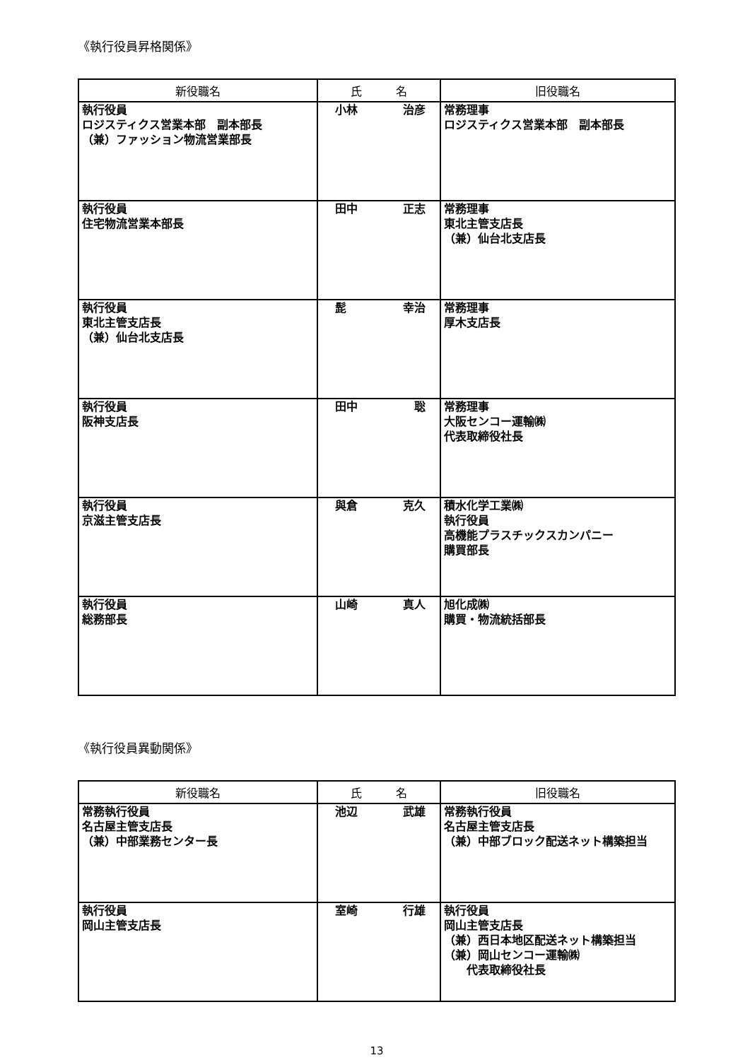《執行役員昇格関係》
| 新役職名 | 氏 名 | 旧役職名 |
| --- | --- | --- |
| 執行役員 ロジスティクス営業本部 副本部長 （兼）ファッション物流営業部長 | 小林 治彦 | 常務理事 ロジスティクス営業本部 副本部長 |
| 執行役員 住宅物流営業本部長 | 田中 正志 | 常務理事 東北主管支店長 （兼）仙台北支店長 |
| 執行役員 東北主管支店長 （兼）仙台北支店長 | 髭 幸治 | 常務理事 厚木支店長 |
| 執行役員 阪神支店長 | 田中 聡 | 常務理事 大阪センコー運輸㈱ 代表取締役社長 |
| 執行役員 京滋主管支店長 | 與倉 克久 | 積水化学工業㈱ 執行役員 高機能プラスチックスカンパニー 購買部長 |
| 執行役員 総務部長 | 山崎 真人 | 旭化成㈱ 購買・物流統括部長 |
《執行役員異動関係》
| 新役職名 | 氏 名 | 旧役職名 |
| --- | --- | --- |
| 常務執行役員 名古屋主管支店長 （兼）中部業務センター長 | 池辺 武雄 | 常務執行役員 名古屋主管支店長 （兼）中部ブロック配送ネット構築担当 |
| 執行役員 岡山主管支店長 | 室崎 行雄 | 執行役員 岡山主管支店長 （兼）西日本地区配送ネット構築担当 （兼）岡山センコー運輸㈱ 代表取締役社長 |
13